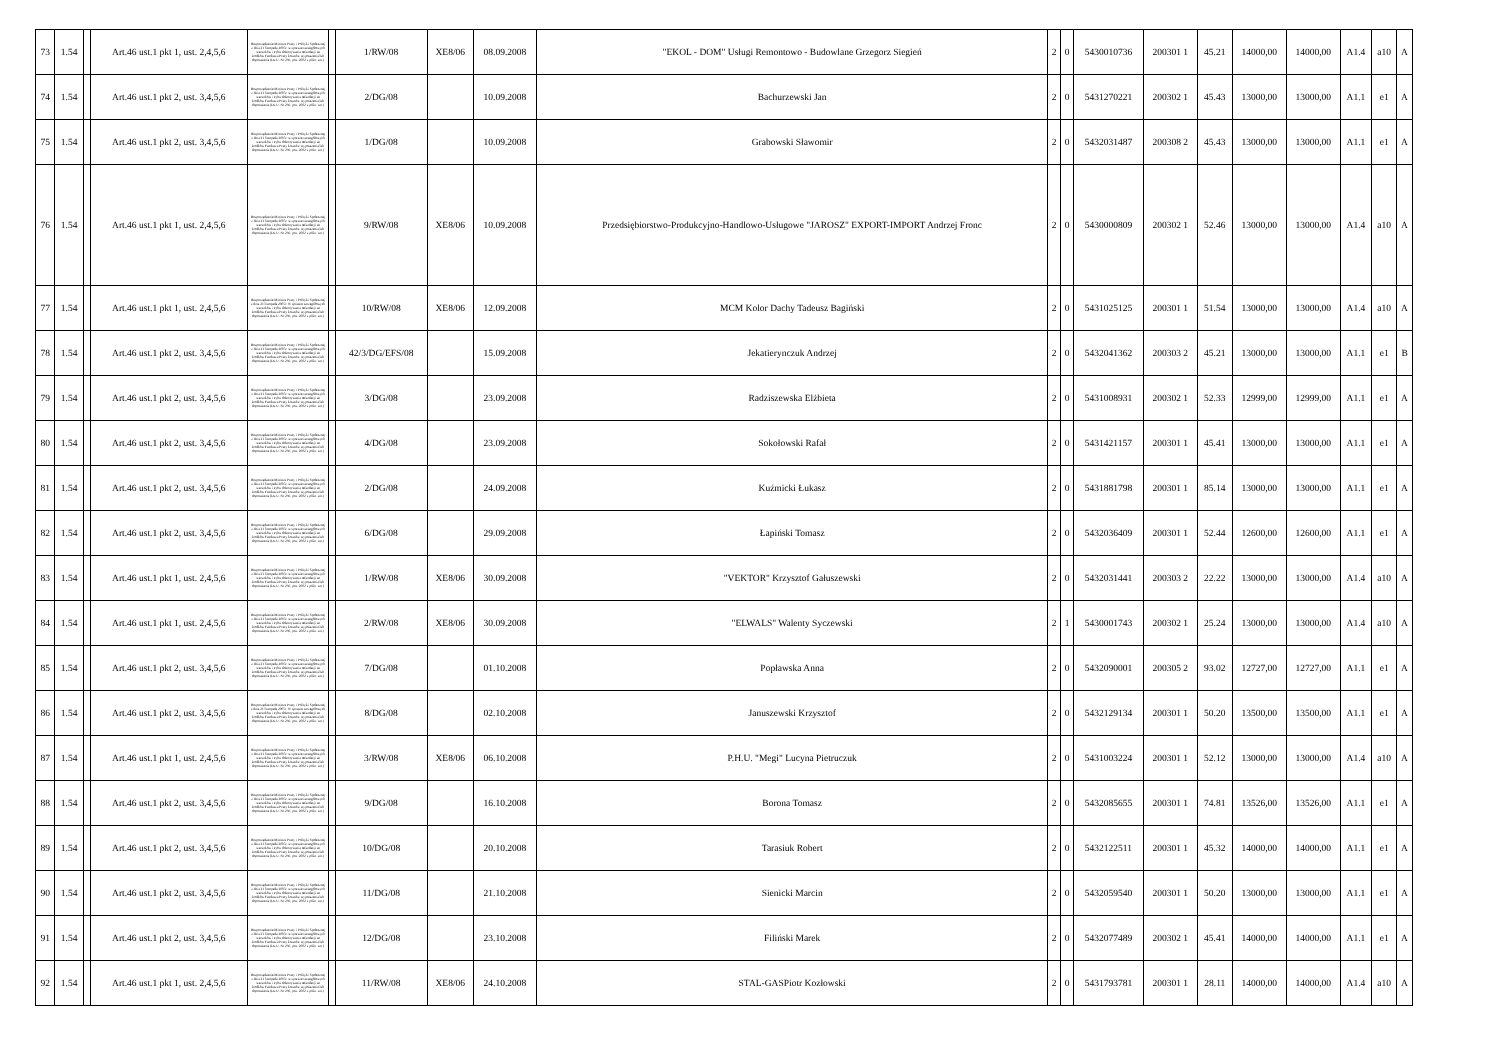| 73 | 1.54 | | Art.46 ust.1 pkt 1, ust. 2,4,5,6 | Rozporządzenie Ministra Pracy i Polityki Społecznej z dnia 21 listopada 2005r. w sprawie szczegółowych warunków i trybu dokonywania refundacji ze środków Funduszu Pracy kosztów wyposażenia lub doposażenia (Dz.U. Nr 236, poz. 2002 z późn. zm.) | | 1/RW/08 | XE8/06 | 08.09.2008 | "EKOL - DOM" Usługi Remontowo - Budowlane Grzegorz Siegień | 2 | 0 | 5430010736 | 200301 1 | 45.21 | 14000,00 | 14000,00 | A1.4 | a10 | A |
| 74 | 1.54 | | Art.46 ust.1 pkt 2, ust. 3,4,5,6 | Rozporządzenie Ministra Pracy i Polityki Społecznej z dnia 21 listopada 2005r. w sprawie szczegółowych warunków i trybu dokonywania refundacji ze środków Funduszu Pracy kosztów wyposażenia lub doposażenia (Dz.U. Nr 236, poz. 2002 z późn. zm.) | | 2/DG/08 | | 10.09.2008 | Bachurzewski Jan | 2 | 0 | 5431270221 | 200302 1 | 45.43 | 13000,00 | 13000,00 | A1.1 | e1 | A |
| 75 | 1.54 | | Art.46 ust.1 pkt 2, ust. 3,4,5,6 | Rozporządzenie Ministra Pracy i Polityki Społecznej z dnia 21 listopada 2005r. w sprawie szczegółowych warunków i trybu dokonywania refundacji ze środków Funduszu Pracy kosztów wyposażenia lub doposażenia (Dz.U. Nr 236, poz. 2002 z późn. zm.) | | 1/DG/08 | | 10.09.2008 | Grabowski Sławomir | 2 | 0 | 5432031487 | 200308 2 | 45.43 | 13000,00 | 13000,00 | A1.1 | e1 | A |
| 76 | 1.54 | | Art.46 ust.1 pkt 1, ust. 2,4,5,6 | Rozporządzenie Ministra Pracy i Polityki Społecznej z dnia 21 listopada 2005r. w sprawie szczegółowych warunków i trybu dokonywania refundacji ze środków Funduszu Pracy kosztów wyposażenia lub doposażenia (Dz.U. Nr 236, poz. 2002 z późn. zm.) | | 9/RW/08 | XE8/06 | 10.09.2008 | Przedsiębiorstwo-Produkcyjno-Handlowo-Usługowe "JAROSZ" EXPORT-IMPORT Andrzej Fronc | 2 | 0 | 5430000809 | 200302 1 | 52.46 | 13000,00 | 13000,00 | A1.4 | a10 | A |
| 77 | 1.54 | | Art.46 ust.1 pkt 1, ust. 2,4,5,6 | Rozporządzenie Ministra Pracy i Polityki Społecznej z dnia 21 listopada 2005r. W sprawie szczegółowych warunków i trybu dokonywania refundacji ze środków Funduszu Pracy kosztów wyposażenia lub doposażenia (Dz.U. Nr 236, poz. 2002 z późn. zm.) | | 10/RW/08 | XE8/06 | 12.09.2008 | MCM Kolor Dachy Tadeusz Bagiński | 2 | 0 | 5431025125 | 200301 1 | 51.54 | 13000,00 | 13000,00 | A1.4 | a10 | A |
| 78 | 1.54 | | Art.46 ust.1 pkt 2, ust. 3,4,5,6 | Rozporządzenie Ministra Pracy i Polityki Społecznej z dnia 21 listopada 2005r. w sprawie szczegółowych warunków i trybu dokonywania refundacji ze środków Funduszu Pracy kosztów wyposażenia lub doposażenia (Dz.U. Nr 236, poz. 2002 z późn. zm.) | | 42/3/DG/EFS/08 | | 15.09.2008 | Jekatierynczuk Andrzej | 2 | 0 | 5432041362 | 200303 2 | 45.21 | 13000,00 | 13000,00 | A1.1 | e1 | B |
| 79 | 1.54 | | Art.46 ust.1 pkt 2, ust. 3,4,5,6 | Rozporządzenie Ministra Pracy i Polityki Społecznej z dnia 21 listopada 2005r. w sprawie szczegółowych warunków i trybu dokonywania refundacji ze środków Funduszu Pracy kosztów wyposażenia lub doposażenia (Dz.U. Nr 236, poz. 2002 z późn. zm.) | | 3/DG/08 | | 23.09.2008 | Radziszewska Elżbieta | 2 | 0 | 5431008931 | 200302 1 | 52.33 | 12999,00 | 12999,00 | A1.1 | e1 | A |
| 80 | 1.54 | | Art.46 ust.1 pkt 2, ust. 3,4,5,6 | Rozporządzenie Ministra Pracy i Polityki Społecznej z dnia 21 listopada 2005r. w sprawie szczegółowych warunków i trybu dokonywania refundacji ze środków Funduszu Pracy kosztów wyposażenia lub doposażenia (Dz.U. Nr 236, poz. 2002 z późn. zm.) | | 4/DG/08 | | 23.09.2008 | Sokołowski Rafał | 2 | 0 | 5431421157 | 200301 1 | 45.41 | 13000,00 | 13000,00 | A1.1 | e1 | A |
| 81 | 1.54 | | Art.46 ust.1 pkt 2, ust. 3,4,5,6 | Rozporządzenie Ministra Pracy i Polityki Społecznej z dnia 21 listopada 2005r. w sprawie szczegółowych warunków i trybu dokonywania refundacji ze środków Funduszu Pracy kosztów wyposażenia lub doposażenia (Dz.U. Nr 236, poz. 2002 z późn. zm.) | | 2/DG/08 | | 24.09.2008 | Kuźmicki Łukasz | 2 | 0 | 5431881798 | 200301 1 | 85.14 | 13000,00 | 13000,00 | A1.1 | e1 | A |
| 82 | 1.54 | | Art.46 ust.1 pkt 2, ust. 3,4,5,6 | Rozporządzenie Ministra Pracy i Polityki Społecznej z dnia 21 listopada 2005r. w sprawie szczegółowych warunków i trybu dokonywania refundacji ze środków Funduszu Pracy kosztów wyposażenia lub doposażenia (Dz.U. Nr 236, poz. 2002 z późn. zm.) | | 6/DG/08 | | 29.09.2008 | Łapiński Tomasz | 2 | 0 | 5432036409 | 200301 1 | 52.44 | 12600,00 | 12600,00 | A1.1 | e1 | A |
| 83 | 1.54 | | Art.46 ust.1 pkt 1, ust. 2,4,5,6 | Rozporządzenie Ministra Pracy i Polityki Społecznej z dnia 21 listopada 2005r. w sprawie szczegółowych warunków i trybu dokonywania refundacji ze środków Funduszu Pracy kosztów wyposażenia lub doposażenia (Dz.U. Nr 236, poz. 2002 z późn. zm.) | | 1/RW/08 | XE8/06 | 30.09.2008 | "VEKTOR" Krzysztof Gałuszewski | 2 | 0 | 5432031441 | 200303 2 | 22.22 | 13000,00 | 13000,00 | A1.4 | a10 | A |
| 84 | 1.54 | | Art.46 ust.1 pkt 1, ust. 2,4,5,6 | Rozporządzenie Ministra Pracy i Polityki Społecznej z dnia 21 listopada 2005r. w sprawie szczegółowych warunków i trybu dokonywania refundacji ze środków Funduszu Pracy kosztów wyposażenia lub doposażenia (Dz.U. Nr 236, poz. 2002 z późn. zm.) | | 2/RW/08 | XE8/06 | 30.09.2008 | "ELWALS" Walenty Syczewski | 2 | 1 | 5430001743 | 200302 1 | 25.24 | 13000,00 | 13000,00 | A1.4 | a10 | A |
| 85 | 1.54 | | Art.46 ust.1 pkt 2, ust. 3,4,5,6 | Rozporządzenie Ministra Pracy i Polityki Społecznej z dnia 21 listopada 2005r. w sprawie szczegółowych warunków i trybu dokonywania refundacji ze środków Funduszu Pracy kosztów wyposażenia lub doposażenia (Dz.U. Nr 236, poz. 2002 z późn. zm.) | | 7/DG/08 | | 01.10.2008 | Popławska Anna | 2 | 0 | 5432090001 | 200305 2 | 93.02 | 12727,00 | 12727,00 | A1.1 | e1 | A |
| 86 | 1.54 | | Art.46 ust.1 pkt 2, ust. 3,4,5,6 | Rozporządzenie Ministra Pracy i Polityki Społecznej z dnia 21 listopada 2005r. W sprawie szczegółowych warunków i trybu dokonywania refundacji ze środków Funduszu Pracy kosztów wyposażenia lub doposażenia (Dz.U. Nr 236, poz. 2002 z późn. zm.) | | 8/DG/08 | | 02.10.2008 | Januszewski Krzysztof | 2 | 0 | 5432129134 | 200301 1 | 50.20 | 13500,00 | 13500,00 | A1.1 | e1 | A |
| 87 | 1.54 | | Art.46 ust.1 pkt 1, ust. 2,4,5,6 | Rozporządzenie Ministra Pracy i Polityki Społecznej z dnia 21 listopada 2005r. w sprawie szczegółowych warunków i trybu dokonywania refundacji ze środków Funduszu Pracy kosztów wyposażenia lub doposażenia (Dz.U. Nr 236, poz. 2002 z późn. zm.) | | 3/RW/08 | XE8/06 | 06.10.2008 | P.H.U. "Megi" Lucyna Pietruczuk | 2 | 0 | 5431003224 | 200301 1 | 52.12 | 13000,00 | 13000,00 | A1.4 | a10 | A |
| 88 | 1.54 | | Art.46 ust.1 pkt 2, ust. 3,4,5,6 | Rozporządzenie Ministra Pracy i Polityki Społecznej z dnia 21 listopada 2005r. w sprawie szczegółowych warunków i trybu dokonywania refundacji ze środków Funduszu Pracy kosztów wyposażenia lub doposażenia (Dz.U. Nr 236, poz. 2002 z późn. zm.) | | 9/DG/08 | | 16.10.2008 | Borona Tomasz | 2 | 0 | 5432085655 | 200301 1 | 74.81 | 13526,00 | 13526,00 | A1.1 | e1 | A |
| 89 | 1.54 | | Art.46 ust.1 pkt 2, ust. 3,4,5,6 | Rozporządzenie Ministra Pracy i Polityki Społecznej z dnia 21 listopada 2005r. w sprawie szczegółowych warunków i trybu dokonywania refundacji ze środków Funduszu Pracy kosztów wyposażenia lub doposażenia (Dz.U. Nr 236, poz. 2002 z późn. zm.) | | 10/DG/08 | | 20.10.2008 | Tarasiuk Robert | 2 | 0 | 5432122511 | 200301 1 | 45.32 | 14000,00 | 14000,00 | A1.1 | e1 | A |
| 90 | 1.54 | | Art.46 ust.1 pkt 2, ust. 3,4,5,6 | Rozporządzenie Ministra Pracy i Polityki Społecznej z dnia 21 listopada 2005r. w sprawie szczegółowych warunków i trybu dokonywania refundacji ze środków Funduszu Pracy kosztów wyposażenia lub doposażenia (Dz.U. Nr 236, poz. 2002 z późn. zm.) | | 11/DG/08 | | 21.10.2008 | Sienicki Marcin | 2 | 0 | 5432059540 | 200301 1 | 50.20 | 13000,00 | 13000,00 | A1.1 | e1 | A |
| 91 | 1.54 | | Art.46 ust.1 pkt 2, ust. 3,4,5,6 | Rozporządzenie Ministra Pracy i Polityki Społecznej z dnia 21 listopada 2005r. w sprawie szczegółowych warunków i trybu dokonywania refundacji ze środków Funduszu Pracy kosztów wyposażenia lub doposażenia (Dz.U. Nr 236, poz. 2002 z późn. zm.) | | 12/DG/08 | | 23.10.2008 | Filiński Marek | 2 | 0 | 5432077489 | 200302 1 | 45.41 | 14000,00 | 14000,00 | A1.1 | e1 | A |
| 92 | 1.54 | | Art.46 ust.1 pkt 1, ust. 2,4,5,6 | Rozporządzenie Ministra Pracy i Polityki Społecznej z dnia 21 listopada 2005r. w sprawie szczegółowych warunków i trybu dokonywania refundacji ze środków Funduszu Pracy kosztów wyposażenia lub doposażenia (Dz.U. Nr 236, poz. 2002 z późn. zm.) | | 11/RW/08 | XE8/06 | 24.10.2008 | STAL-GASPiotr Kozłowski | 2 | 0 | 5431793781 | 200301 1 | 28.11 | 14000,00 | 14000,00 | A1.4 | a10 | A |